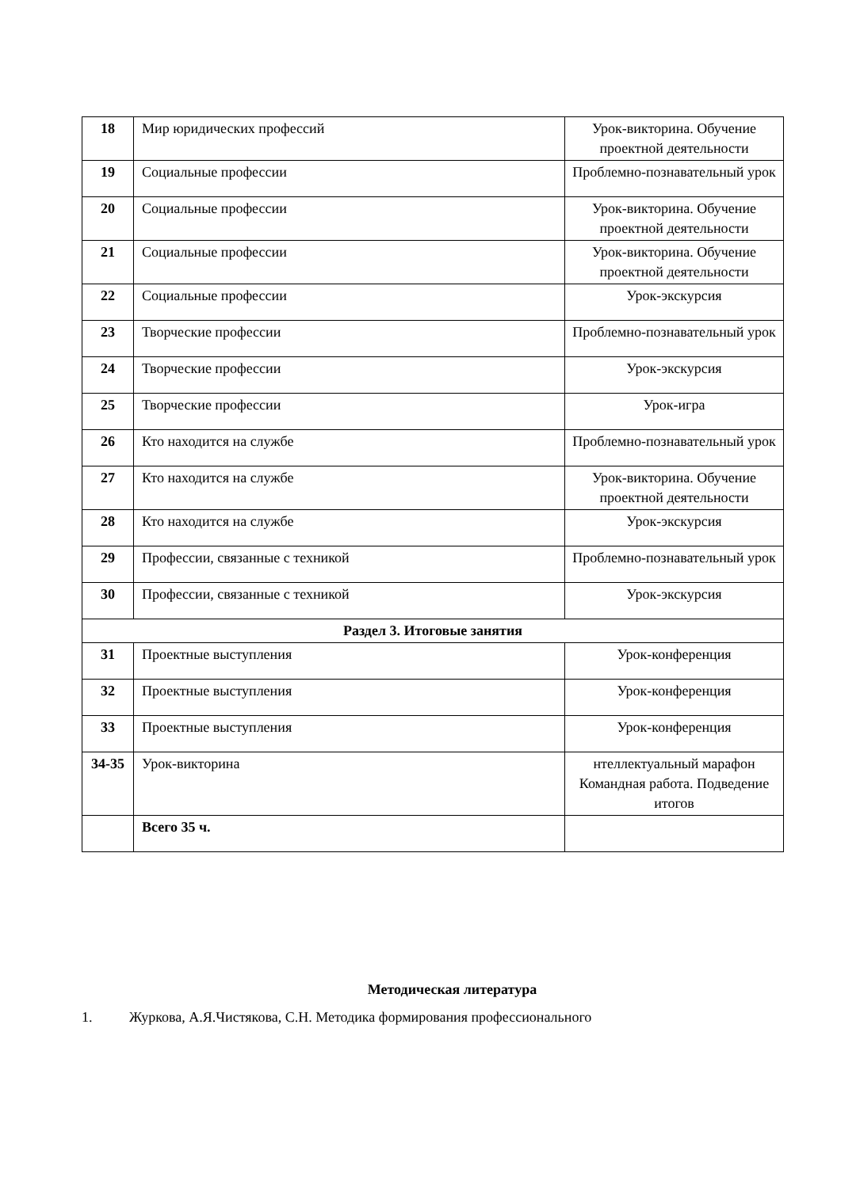| 18 | Мир юридических профессий | Урок-викторина. Обучение проектной деятельности |
| 19 | Социальные профессии | Проблемно-познавательный урок |
| 20 | Социальные профессии | Урок-викторина. Обучение проектной деятельности |
| 21 | Социальные профессии | Урок-викторина. Обучение проектной деятельности |
| 22 | Социальные профессии | Урок-экскурсия |
| 23 | Творческие профессии | Проблемно-познавательный урок |
| 24 | Творческие профессии | Урок-экскурсия |
| 25 | Творческие профессии | Урок-игра |
| 26 | Кто находится на службе | Проблемно-познавательный урок |
| 27 | Кто находится на службе | Урок-викторина. Обучение проектной деятельности |
| 28 | Кто находится на службе | Урок-экскурсия |
| 29 | Профессии, связанные с техникой | Проблемно-познавательный урок |
| 30 | Профессии, связанные с техникой | Урок-экскурсия |
| Раздел 3. Итоговые занятия | | |
| 31 | Проектные выступления | Урок-конференция |
| 32 | Проектные выступления | Урок-конференция |
| 33 | Проектные выступления | Урок-конференция |
| 34-35 | Урок-викторина | нтеллектуальный марафон Командная работа. Подведение итогов |
| | Всего 35 ч. | |
Методическая литература
1. Журкова, А.Я.Чистякова, С.Н. Методика формирования профессионального